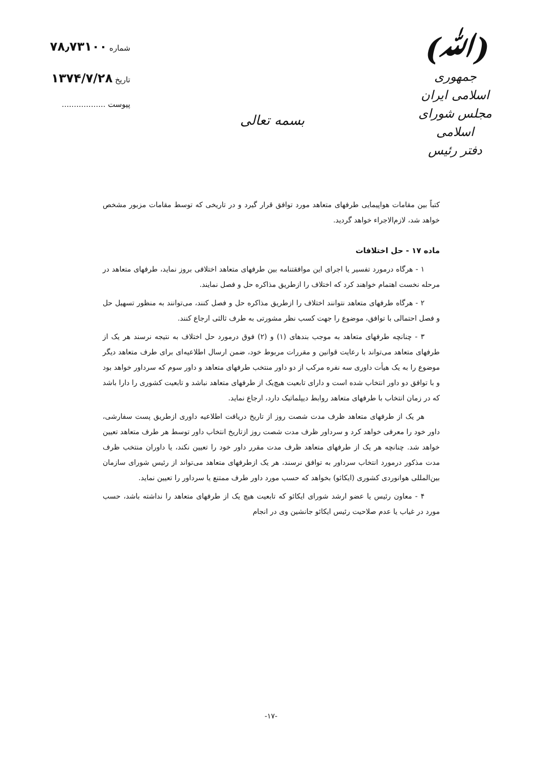(ﷲ)
جمهوری اسلامی ایران
مجلس شورای اسلامی
دفتر رئیس
بسمه تعالی
شماره ۷۸٫۷۳۱۰۰
تاریخ ۱۳۷۴/۷/۲۸
پیوست ..................
کتباً بین مقامات هواپیمایی طرفهای متعاهد مورد توافق قرار گیرد و در تاریخی که توسط مقامات مزبور مشخص خواهد شد، لازم‌الاجراء خواهد گردید.
ماده ۱۷ - حل اختلافات
۱ - هرگاه درمورد تفسیر یا اجرای این موافقتنامه بین طرفهای متعاهد اختلافی بروز نماید، طرفهای متعاهد در مرحله نخست اهتمام خواهند کرد که اختلاف را ازطریق مذاکره حل و فصل نمایند.
۲ - هرگاه طرفهای متعاهد نتوانند اختلاف را ازطریق مذاکره حل و فصل کنند، می‌توانند به منظور تسهیل حل و فصل احتمالی با توافق، موضوع را جهت کسب نظر مشورتی به طرف ثالثی ارجاع کنند.
۳ - چنانچه طرفهای متعاهد به موجب بندهای (۱) و (۲) فوق درمورد حل اختلاف به نتیجه نرسند هر یک از طرفهای متعاهد می‌تواند با رعایت قوانین و مقررات مربوط خود، ضمن ارسال اطلاعیه‌ای برای طرف متعاهد دیگر موضوع را به یک هیأت داوری سه نفره مرکب از دو داور منتخب طرفهای متعاهد و داور سوم که سرداور خواهد بود و با توافق دو داور انتخاب شده است و دارای تابعیت هیچ‌یک از طرفهای متعاهد نباشد و تابعیت کشوری را دارا باشد که در زمان انتخاب با طرفهای متعاهد روابط دیپلماتیک دارد، ارجاع نماید.
هر یک از طرفهای متعاهد ظرف مدت شصت روز از تاریخ دریافت اطلاعیه داوری ازطریق پست سفارشی، داور خود را معرفی خواهد کرد و سرداور ظرف مدت شصت روز ازتاریخ انتخاب داور توسط هر طرف متعاهد تعیین خواهد شد. چنانچه هر یک از طرفهای متعاهد ظرف مدت مقرر داور خود را تعیین نکند، یا داوران منتخب ظرف مدت مذکور درمورد انتخاب سرداور به توافق نرسند، هر یک ازطرفهای متعاهد می‌تواند از رئیس شورای سازمان بین‌المللی هوانوردی کشوری (ایکائو) بخواهد که حسب مورد داور طرف ممتنع یا سرداور را تعیین نماید.
۴ - معاون رئیس یا عضو ارشد شورای ایکائو که تابعیت هیچ یک از طرفهای متعاهد را نداشته باشد، حسب مورد در غیاب یا عدم صلاحیت رئیس ایکائو جانشین وی در انجام
-۱۷-